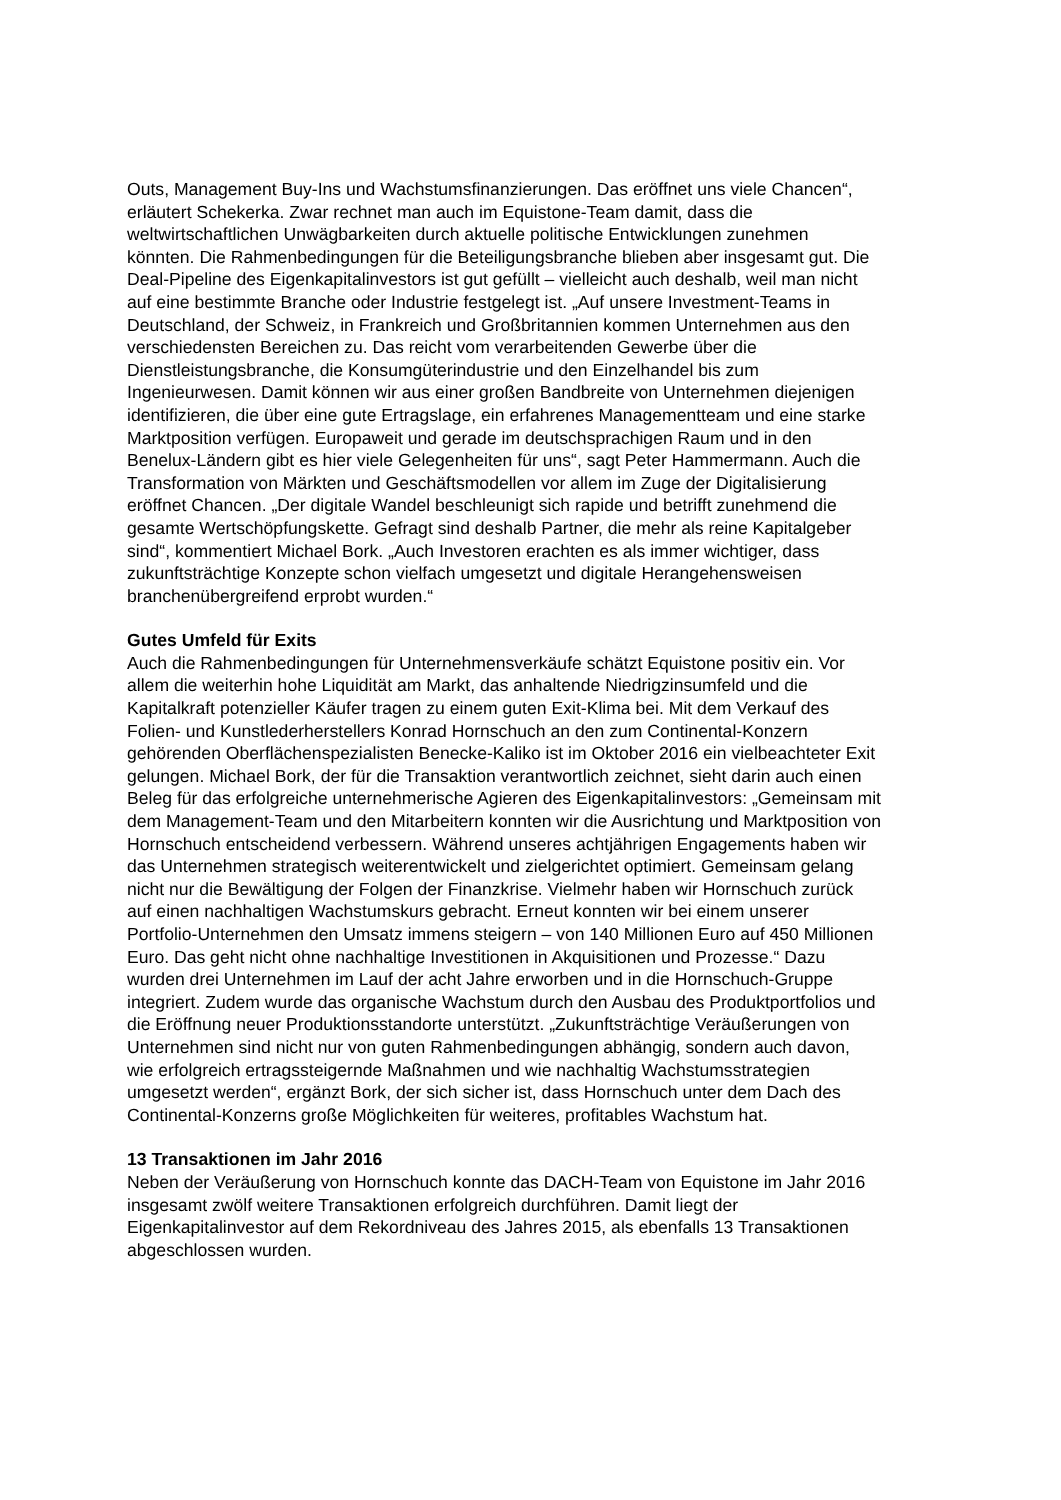Outs, Management Buy-Ins und Wachstumsfinanzierungen. Das eröffnet uns viele Chancen“, erläutert Schekerka. Zwar rechnet man auch im Equistone-Team damit, dass die weltwirtschaftlichen Unwägbarkeiten durch aktuelle politische Entwicklungen zunehmen könnten. Die Rahmenbedingungen für die Beteiligungsbranche blieben aber insgesamt gut. Die Deal-Pipeline des Eigenkapitalinvestors ist gut gefüllt – vielleicht auch deshalb, weil man nicht auf eine bestimmte Branche oder Industrie festgelegt ist. „Auf unsere Investment-Teams in Deutschland, der Schweiz, in Frankreich und Großbritannien kommen Unternehmen aus den verschiedensten Bereichen zu. Das reicht vom verarbeitenden Gewerbe über die Dienstleistungsbranche, die Konsumgüterindustrie und den Einzelhandel bis zum Ingenieurwesen. Damit können wir aus einer großen Bandbreite von Unternehmen diejenigen identifizieren, die über eine gute Ertragslage, ein erfahrenes Managementteam und eine starke Marktposition verfügen. Europaweit und gerade im deutschsprachigen Raum und in den Benelux-Ländern gibt es hier viele Gelegenheiten für uns“, sagt Peter Hammermann. Auch die Transformation von Märkten und Geschäftsmodellen vor allem im Zuge der Digitalisierung eröffnet Chancen. „Der digitale Wandel beschleunigt sich rapide und betrifft zunehmend die gesamte Wertschöpfungskette. Gefragt sind deshalb Partner, die mehr als reine Kapitalgeber sind“, kommentiert Michael Bork. „Auch Investoren erachten es als immer wichtiger, dass zukunftsträchtige Konzepte schon vielfach umgesetzt und digitale Herangehensweisen branchenübergreifend erprobt wurden.“
Gutes Umfeld für Exits
Auch die Rahmenbedingungen für Unternehmensverkäufe schätzt Equistone positiv ein. Vor allem die weiterhin hohe Liquidität am Markt, das anhaltende Niedrigzinsumfeld und die Kapitalkraft potenzieller Käufer tragen zu einem guten Exit-Klima bei. Mit dem Verkauf des Folien- und Kunstlederherstellers Konrad Hornschuch an den zum Continental-Konzern gehörenden Oberflächenspezialisten Benecke-Kaliko ist im Oktober 2016 ein vielbeachteter Exit gelungen. Michael Bork, der für die Transaktion verantwortlich zeichnet, sieht darin auch einen Beleg für das erfolgreiche unternehmerische Agieren des Eigenkapitalinvestors: „Gemeinsam mit dem Management-Team und den Mitarbeitern konnten wir die Ausrichtung und Marktposition von Hornschuch entscheidend verbessern. Während unseres achtjährigen Engagements haben wir das Unternehmen strategisch weiterentwickelt und zielgerichtet optimiert. Gemeinsam gelang nicht nur die Bewältigung der Folgen der Finanzkrise. Vielmehr haben wir Hornschuch zurück auf einen nachhaltigen Wachstumskurs gebracht. Erneut konnten wir bei einem unserer Portfolio-Unternehmen den Umsatz immens steigern – von 140 Millionen Euro auf 450 Millionen Euro. Das geht nicht ohne nachhaltige Investitionen in Akquisitionen und Prozesse.“ Dazu wurden drei Unternehmen im Lauf der acht Jahre erworben und in die Hornschuch-Gruppe integriert. Zudem wurde das organische Wachstum durch den Ausbau des Produktportfolios und die Eröffnung neuer Produktionsstandorte unterstützt. „Zukunftsträchtige Veräußerungen von Unternehmen sind nicht nur von guten Rahmenbedingungen abhängig, sondern auch davon, wie erfolgreich ertragssteigernde Maßnahmen und wie nachhaltig Wachstumsstrategien umgesetzt werden“, ergänzt Bork, der sich sicher ist, dass Hornschuch unter dem Dach des Continental-Konzerns große Möglichkeiten für weiteres, profitables Wachstum hat.
13 Transaktionen im Jahr 2016
Neben der Veräußerung von Hornschuch konnte das DACH-Team von Equistone im Jahr 2016 insgesamt zwölf weitere Transaktionen erfolgreich durchführen. Damit liegt der Eigenkapitalinvestor auf dem Rekordniveau des Jahres 2015, als ebenfalls 13 Transaktionen abgeschlossen wurden.